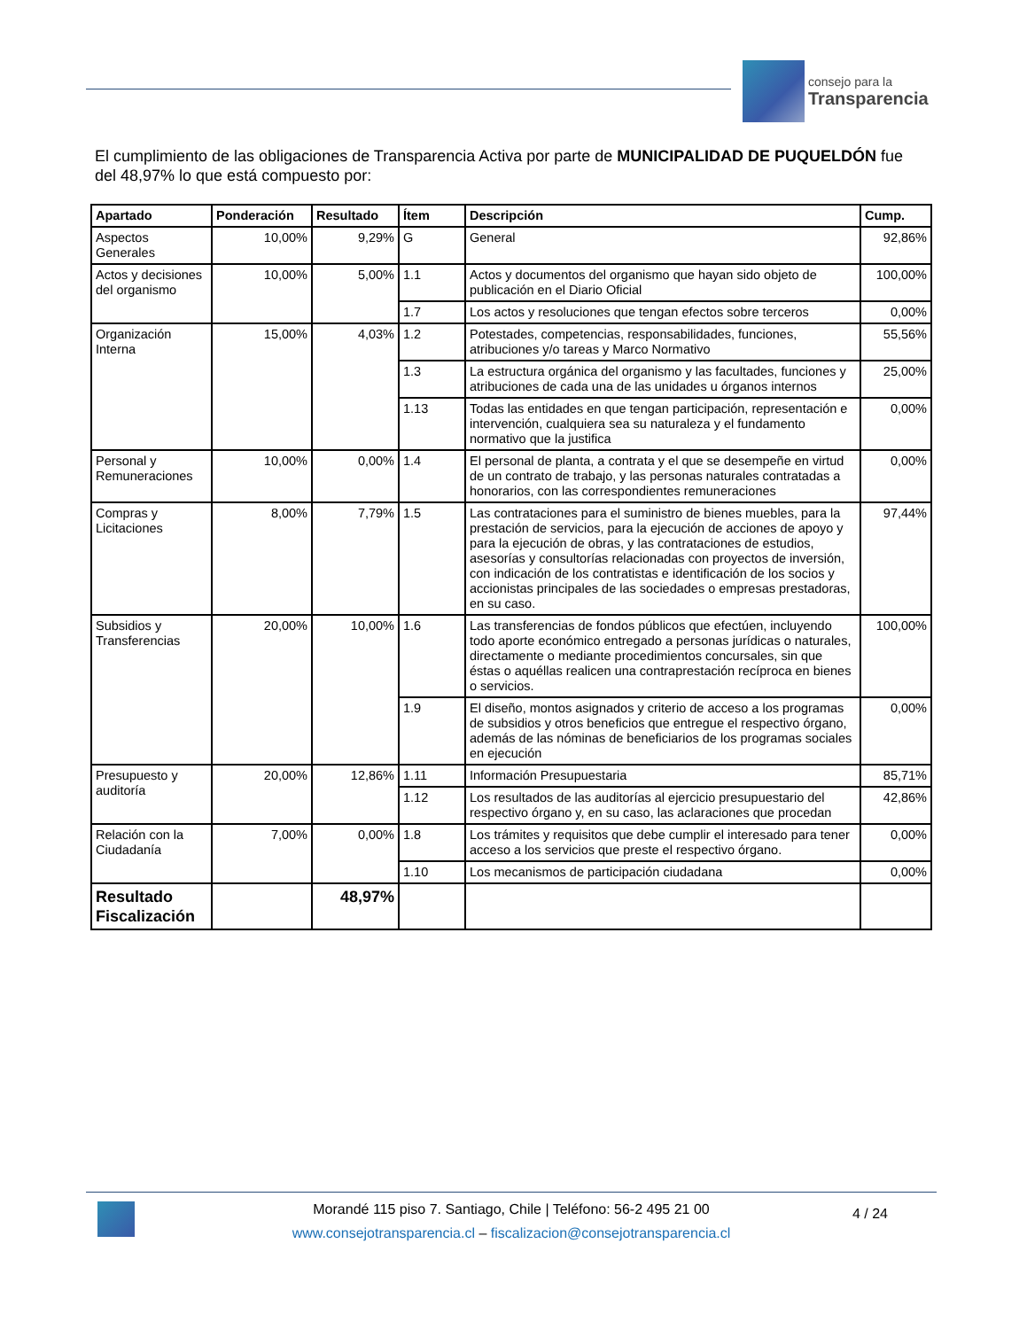consejo para la
Transparencia
El cumplimiento de las obligaciones de Transparencia Activa por parte de MUNICIPALIDAD DE PUQUELDÓN fue del 48,97% lo que está compuesto por:
| Apartado | Ponderación | Resultado | Ítem | Descripción | Cump. |
| --- | --- | --- | --- | --- | --- |
| Aspectos Generales | 10,00% | 9,29% | G | General | 92,86% |
| Actos y decisiones del organismo | 10,00% | 5,00% | 1.1 | Actos y documentos del organismo que hayan sido objeto de publicación en el Diario Oficial | 100,00% |
| | | | 1.7 | Los actos y resoluciones que tengan efectos sobre terceros | 0,00% |
| Organización Interna | 15,00% | 4,03% | 1.2 | Potestades, competencias, responsabilidades, funciones, atribuciones y/o tareas y Marco Normativo | 55,56% |
| | | | 1.3 | La estructura orgánica del organismo y las facultades, funciones y atribuciones de cada una de las unidades u órganos internos | 25,00% |
| | | | 1.13 | Todas las entidades en que tengan participación, representación e intervención, cualquiera sea su naturaleza y el fundamento normativo que la justifica | 0,00% |
| Personal y Remuneraciones | 10,00% | 0,00% | 1.4 | El personal de planta, a contrata y el que se desempeñe en virtud de un contrato de trabajo, y las personas naturales contratadas a honorarios, con las correspondientes remuneraciones | 0,00% |
| Compras y Licitaciones | 8,00% | 7,79% | 1.5 | Las contrataciones para el suministro de bienes muebles, para la prestación de servicios, para la ejecución de acciones de apoyo y para la ejecución de obras, y las contrataciones de estudios, asesorías y consultorías relacionadas con proyectos de inversión, con indicación de los contratistas e identificación de los socios y accionistas principales de las sociedades o empresas prestadoras, en su caso. | 97,44% |
| Subsidios y Transferencias | 20,00% | 10,00% | 1.6 | Las transferencias de fondos públicos que efectúen, incluyendo todo aporte económico entregado a personas jurídicas o naturales, directamente o mediante procedimientos concursales, sin que éstas o aquéllas realicen una contraprestación recíproca en bienes o servicios. | 100,00% |
| | | | 1.9 | El diseño, montos asignados y criterio de acceso a los programas de subsidios y otros beneficios que entregue el respectivo órgano, además de las nóminas de beneficiarios de los programas sociales en ejecución | 0,00% |
| Presupuesto y auditoría | 20,00% | 12,86% | 1.11 | Información Presupuestaria | 85,71% |
| | | | 1.12 | Los resultados de las auditorías al ejercicio presupuestario del respectivo órgano y, en su caso, las aclaraciones que procedan | 42,86% |
| Relación con la Ciudadanía | 7,00% | 0,00% | 1.8 | Los trámites y requisitos que debe cumplir el interesado para tener acceso a los servicios que preste el respectivo órgano. | 0,00% |
| | | | 1.10 | Los mecanismos de participación ciudadana | 0,00% |
| Resultado Fiscalización | | 48,97% | | | |
Morandé 115 piso 7. Santiago, Chile | Teléfono: 56-2 495 21 00
www.consejotransparencia.cl – fiscalizacion@consejotransparencia.cl
4 / 24